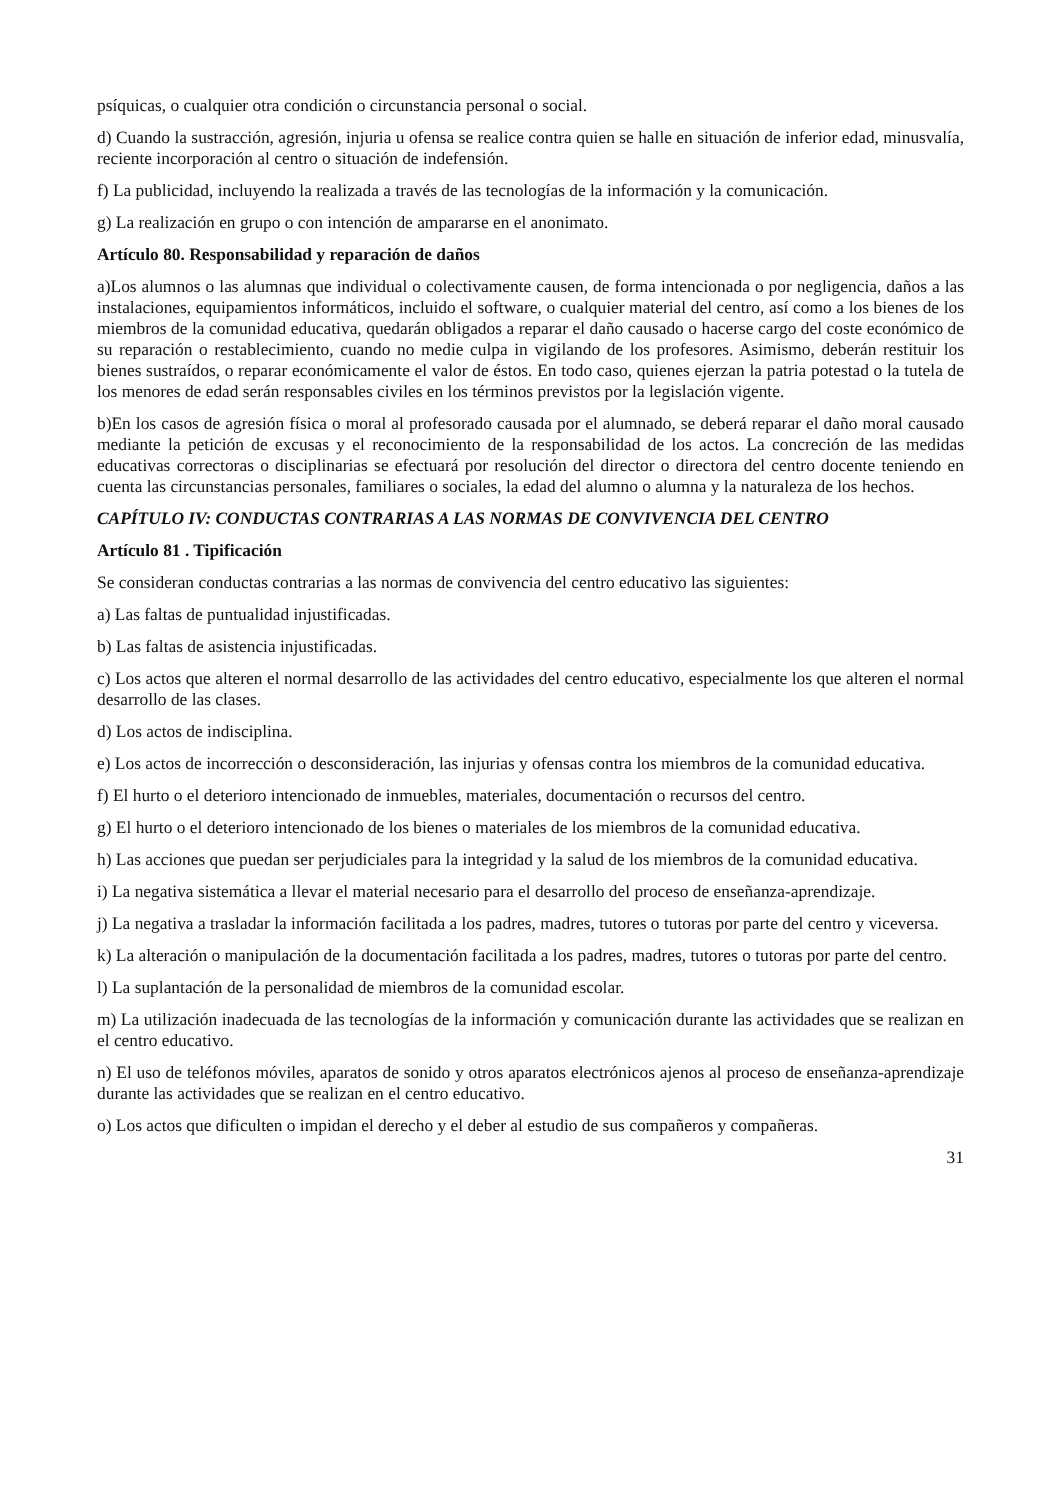psíquicas, o cualquier otra condición o circunstancia personal o social.
d) Cuando la sustracción, agresión, injuria u ofensa se realice contra quien se halle en situación de inferior edad, minusvalía, reciente incorporación al centro o situación de indefensión.
f) La publicidad, incluyendo la realizada a través de las tecnologías de la información y la comunicación.
g) La realización en grupo o con intención de ampararse en el anonimato.
Artículo 80. Responsabilidad y reparación de daños
a)Los alumnos o las alumnas que individual o colectivamente causen, de forma intencionada o por negligencia, daños a las instalaciones, equipamientos informáticos, incluido el software, o cualquier material del centro, así como a los bienes de los miembros de la comunidad educativa, quedarán obligados a reparar el daño causado o hacerse cargo del coste económico de su reparación o restablecimiento, cuando no medie culpa in vigilando de los profesores. Asimismo, deberán restituir los bienes sustraídos, o reparar económicamente el valor de éstos. En todo caso, quienes ejerzan la patria potestad o la tutela de los menores de edad serán responsables civiles en los términos previstos por la legislación vigente.
b)En los casos de agresión física o moral al profesorado causada por el alumnado, se deberá reparar el daño moral causado mediante la petición de excusas y el reconocimiento de la responsabilidad de los actos. La concreción de las medidas educativas correctoras o disciplinarias se efectuará por resolución del director o directora del centro docente teniendo en cuenta las circunstancias personales, familiares o sociales, la edad del alumno o alumna y la naturaleza de los hechos.
CAPÍTULO IV: CONDUCTAS CONTRARIAS A LAS NORMAS DE CONVIVENCIA DEL CENTRO
Artículo 81 . Tipificación
Se consideran conductas contrarias a las normas de convivencia del centro educativo las siguientes:
a) Las faltas de puntualidad injustificadas.
b) Las faltas de asistencia injustificadas.
c) Los actos que alteren el normal desarrollo de las actividades del centro educativo, especialmente los que alteren el normal desarrollo de las clases.
d) Los actos de indisciplina.
e) Los actos de incorrección o desconsideración, las injurias y ofensas contra los miembros de la comunidad educativa.
f) El hurto o el deterioro intencionado de inmuebles, materiales, documentación o recursos del centro.
g) El hurto o el deterioro intencionado de los bienes o materiales de los miembros de la comunidad educativa.
h) Las acciones que puedan ser perjudiciales para la integridad y la salud de los miembros de la comunidad educativa.
i) La negativa sistemática a llevar el material necesario para el desarrollo del proceso de enseñanza-aprendizaje.
j) La negativa a trasladar la información facilitada a los padres, madres, tutores o tutoras por parte del centro y viceversa.
k) La alteración o manipulación de la documentación facilitada a los padres, madres, tutores o tutoras por parte del centro.
l) La suplantación de la personalidad de miembros de la comunidad escolar.
m) La utilización inadecuada de las tecnologías de la información y comunicación durante las actividades que se realizan en el centro educativo.
n) El uso de teléfonos móviles, aparatos de sonido y otros aparatos electrónicos ajenos al proceso de enseñanza-aprendizaje durante las actividades que se realizan en el centro educativo.
o) Los actos que dificulten o impidan el derecho y el deber al estudio de sus compañeros y compañeras.
31